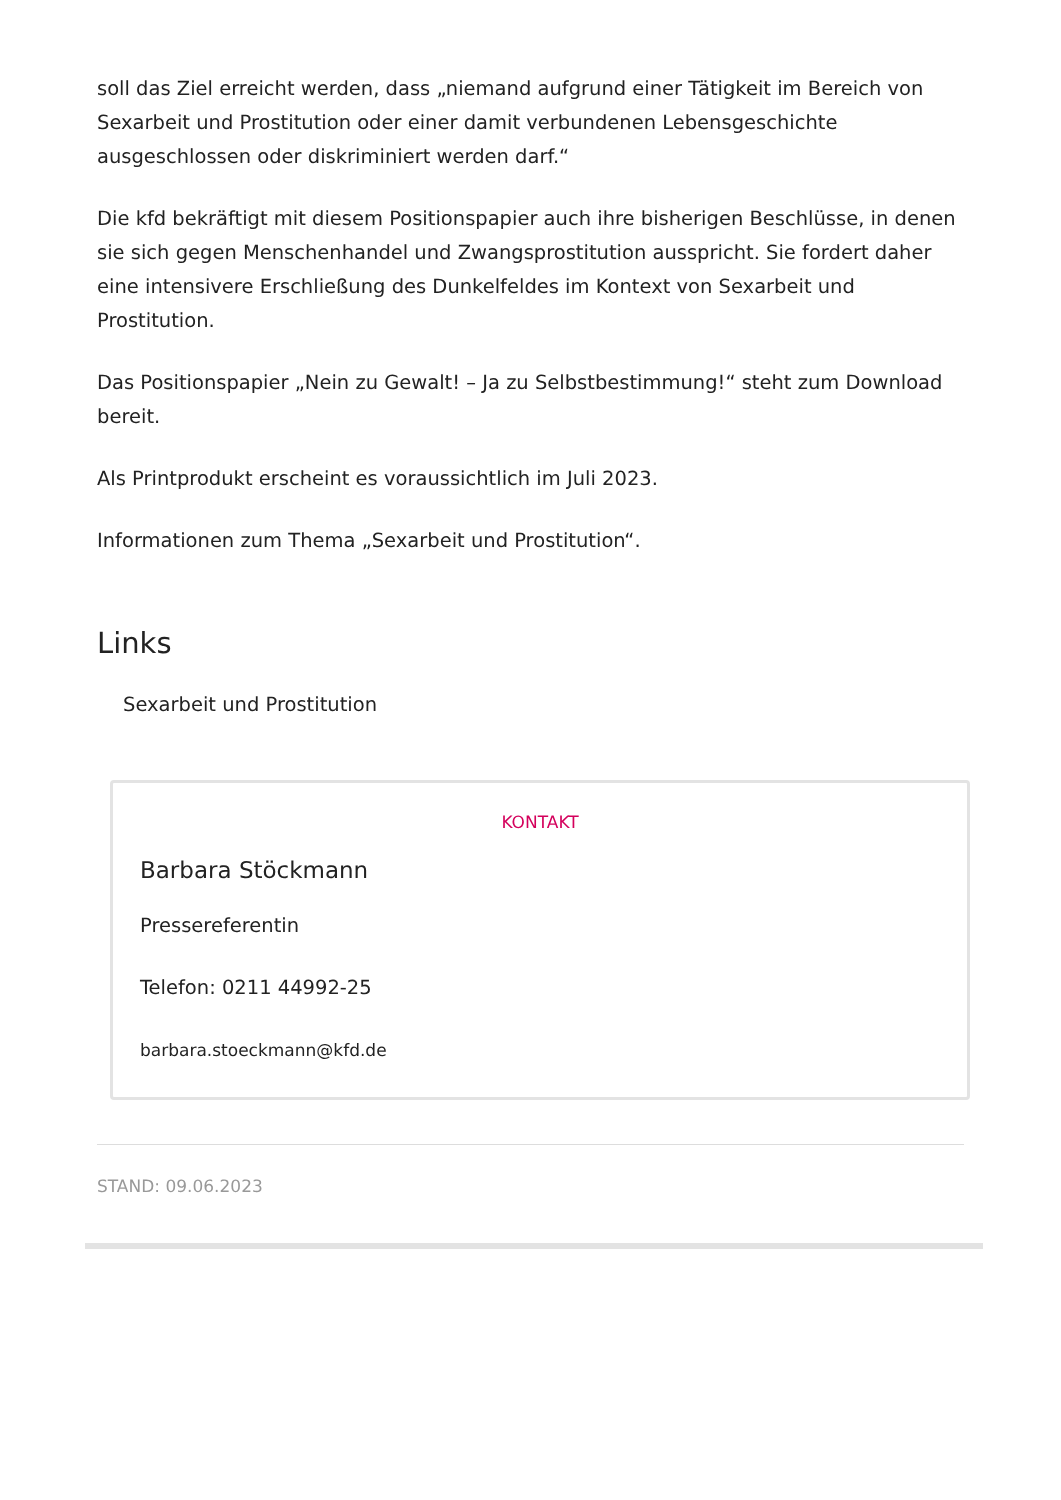soll das Ziel erreicht werden, dass „niemand aufgrund einer Tätigkeit im Bereich von Sexarbeit und Prostitution oder einer damit verbundenen Lebensgeschichte ausgeschlossen oder diskriminiert werden darf.“
Die kfd bekräftigt mit diesem Positionspapier auch ihre bisherigen Beschlüsse, in denen sie sich gegen Menschenhandel und Zwangsprostitution ausspricht. Sie fordert daher eine intensivere Erschließung des Dunkelfeldes im Kontext von Sexarbeit und Prostitution.
Das Positionspapier „Nein zu Gewalt! – Ja zu Selbstbestimmung!“ steht zum Download bereit.
Als Printprodukt erscheint es voraussichtlich im Juli 2023.
Informationen zum Thema „Sexarbeit und Prostitution“.
Links
Sexarbeit und Prostitution
KONTAKT
Barbara Stöckmann
Pressereferentin
Telefon: 0211 44992-25
barbara.stoeckmann@kfd.de
STAND: 09.06.2023